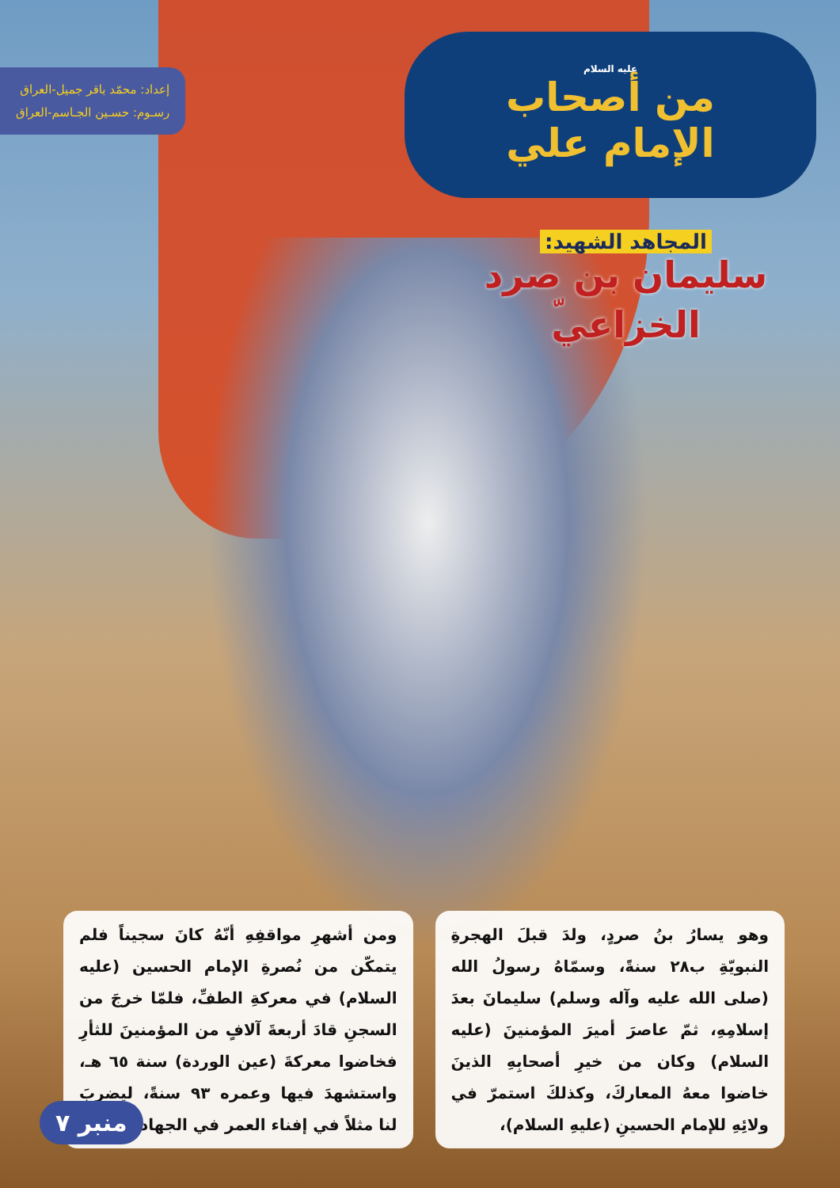عليه السلام
من أصحاب الإمام علي
إعداد: محمّد باقر جميل-العراق
رسـوم: حسـين الجـاسم-العراق
المجاهد الشهيد:
سليمان بن صرد الخزاعي<sup>ّ</sup>
وهو يسارُ بنُ صردٍ، ولدَ قبلَ الهجرةِ النبويّةِ ب٢٨ سنةً، وسمّاهُ رسولُ الله (صلى الله عليه وآله وسلم) سليمانَ بعدَ إسلامِهِ، ثمّ عاصرَ أميرَ المؤمنينَ (عليه السلام) وكان من خيرِ أصحابِهِ الذينَ خاضوا معهُ المعاركَ، وكذلكَ استمرّ في ولائِهِ للإمام الحسينِ (عليهِ السلام)،
ومن أشهرِ مواقفِهِ أنّهُ كانَ سجيناً فلم يتمكّن من نُصرةِ الإمام الحسين (عليه السلام) في معركةِ الطفِّ، فلمّا خرجَ من السجنِ قادَ أربعةَ آلافٍ من المؤمنينَ للثأرِ فخاضوا معركةَ (عين الوردة) سنة ٦٥ هـ، واستشهدَ فيها وعمره ٩٣ سنةً، ليضربَ لنا مثلاً في إفناء العمر في الجهاد.
منبر ٧